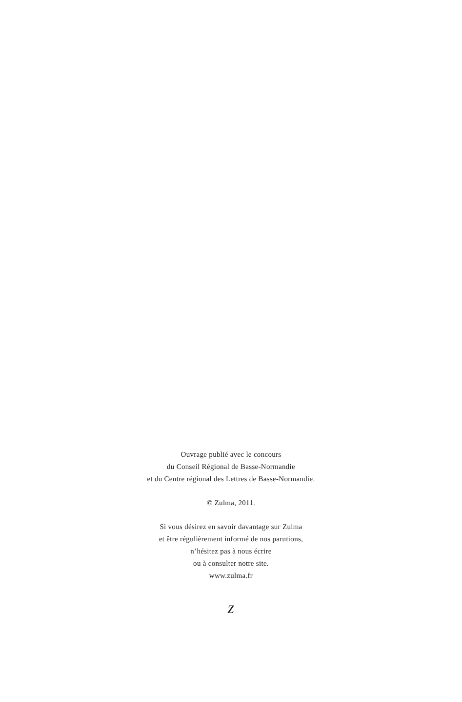Ouvrage publié avec le concours
du Conseil Régional de Basse-Normandie
et du Centre régional des Lettres de Basse-Normandie.
© Zulma, 2011.
Si vous désirez en savoir davantage sur Zulma
et être régulièrement informé de nos parutions,
n’hésitez pas à nous écrire
ou à consulter notre site.
www.zulma.fr
z